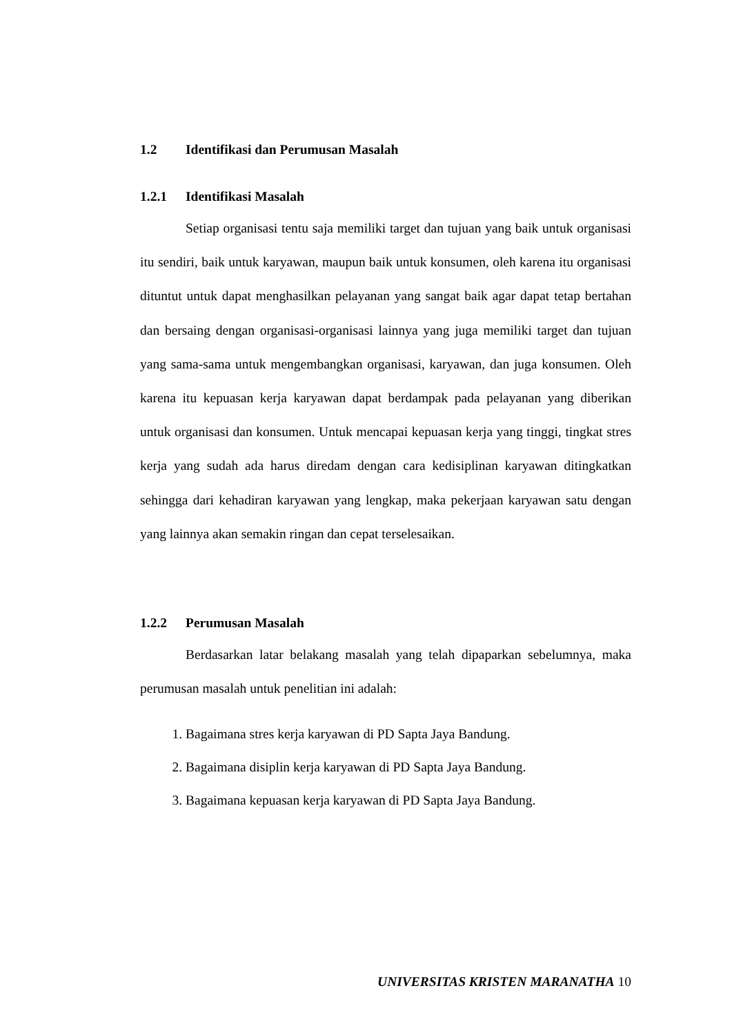1.2 Identifikasi dan Perumusan Masalah
1.2.1 Identifikasi Masalah
Setiap organisasi tentu saja memiliki target dan tujuan yang baik untuk organisasi itu sendiri, baik untuk karyawan, maupun baik untuk konsumen, oleh karena itu organisasi dituntut untuk dapat menghasilkan pelayanan yang sangat baik agar dapat tetap bertahan dan bersaing dengan organisasi-organisasi lainnya yang juga memiliki target dan tujuan yang sama-sama untuk mengembangkan organisasi, karyawan, dan juga konsumen. Oleh karena itu kepuasan kerja karyawan dapat berdampak pada pelayanan yang diberikan untuk organisasi dan konsumen. Untuk mencapai kepuasan kerja yang tinggi, tingkat stres kerja yang sudah ada harus diredam dengan cara kedisiplinan karyawan ditingkatkan sehingga dari kehadiran karyawan yang lengkap, maka pekerjaan karyawan satu dengan yang lainnya akan semakin ringan dan cepat terselesaikan.
1.2.2 Perumusan Masalah
Berdasarkan latar belakang masalah yang telah dipaparkan sebelumnya, maka perumusan masalah untuk penelitian ini adalah:
1. Bagaimana stres kerja karyawan di PD Sapta Jaya Bandung.
2. Bagaimana disiplin kerja karyawan di PD Sapta Jaya Bandung.
3. Bagaimana kepuasan kerja karyawan di PD Sapta Jaya Bandung.
UNIVERSITAS KRISTEN MARANATHA 10